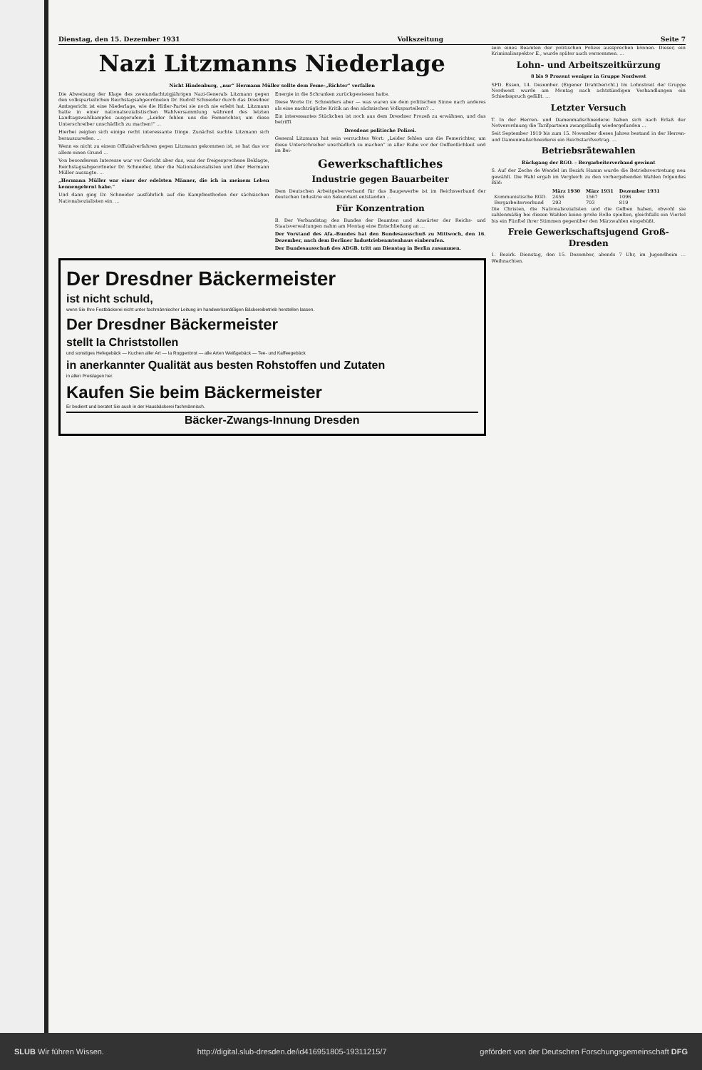Dienstag, den 15. Dezember 1931 Volkszeitung Seite 7
Nazi Litzmanns Niederlage
Nicht Hindenburg, „nur“ Hermann Müller sollte dem Feme-„Richter“ verfallen
Die Abweisung der Klage des zweiundachtzigjährigen Nazi-Generals Litzmann gegen den volksparteilichen Reichstagsabgeordneten Dr. Rudolf Schneider durch das Dresdner Amtsgericht ist eine Niederlage, wie die Hitler-Partei sie noch nie erlebt hat. Litzmann hatte in einer nationalsozialistischen Wahlversammlung während des letzten Landtagswahlkampfes ausgerufen: „Leider fehlen uns die Femerichter, um diese Unterschreiber unschädlich zu machen!“ ...
Hierbei zeigten sich einige recht interessante Dinge. Zunächst suchte Litzmann sich herauszureden. ...
Wenn es nicht zu einem Offizialverfahren gegen Litzmann gekommen ist, so hat das vor allem einen Grund ...
Von besonderem Interesse war vor Gericht aber das, was der freigesprochene Beklagte, Reichstagsabgeordneter Dr. Schneider, über die Nationalsozialisten und über Hermann Müller aussagte. ...
„Hermann Müller war einer der edelsten Männer, die ich in meinem Leben kennengelernt habe.“
Und dann ging Dr. Schneider ausführlich auf die Kampfmethoden der sächsischen Nationalsozialisten ein. ...
Energie in die Schranken zurückgewiesen hatte.
Diese Worte Dr. Schneiders aber — was waren sie dem politischen Sinne nach anderes als eine nachträgliche Kritik an den sächsischen Volksparteilern? ...
Ein interessantes Stückchen ist noch aus dem Dresdner Prozeß zu erwähnen, und das betrifft
Dresdens politische Polizei.
General Litzmann hat sein verruchtes Wort: „Leider fehlen uns die Femerichter, um diese Unterschreiber unschädlich zu machen“ in aller Ruhe vor der Oeffentlichkeit und im Bei-
Gewerkschaftliches
Industrie gegen Bauarbeiter
Dem Deutschen Arbeitgeberverband für das Baugewerbe ist im Reichsverband der deutschen Industrie ein Sekundant entstanden ...
Für Konzentration
B. Der Verbandstag des Bundes der Beamten und Anwärter der Reichs- und Staatsverwaltungen nahm am Montag eine Entschließung an ...
Der Vorstand des Afa.-Bundes hat den Bundesausschuß zu Mittwoch, den 16. Dezember, nach dem Berliner Industriebeamtenhaus einberufen.
Der Bundesausschuß des ADGB. tritt am Dienstag in Berlin zusammen.
Der Dresdner Bäckermeister
ist nicht schuld,
wenn Sie Ihre Festbäckerei nicht unter fachmännischer Leitung im handwerksmäßigen Bäckereibetrieb herstellen lassen.
Der Dresdner Bäckermeister
stellt Ia Christstollen
und sonstiges Hefegebäck — Kuchen aller Art — Ia Roggenbrot — alle Arten Weißgebäck — Tee- und Kaffeegebäck
in anerkannter Qualität aus besten Rohstoffen und Zutaten
in allen Preislagen her.
Kaufen Sie beim Bäckermeister
Er bedient und beratet Sie auch in der Hausbäckerei fachmännisch.
Bäcker-Zwangs-Innung Dresden
sein eines Beamten der politischen Polizei aussprechen können. Dieser, ein Kriminalinspektor E., wurde später auch vernommen. ...
Lohn- und Arbeitszeitkürzung
8 bis 9 Prozent weniger in Gruppe Nordwest
SPD. Essen, 14. Dezember. (Eigener Drahtbericht.) Im Lohnstreit der Gruppe Nordwest wurde am Montag nach achtstündigen Verhandlungen ein Schiedsspruch gefällt. ...
Letzter Versuch
T. In der Herren- und Damenmaßschneiderei haben sich nach Erlaß der Notverordnung die Tarifparteien zwangsläufig wiedergefunden ...
Seit September 1919 bis zum 15. November dieses Jahres bestand in der Herren- und Damenmaßschneiderei ein Reichstarifvertrag. ...
Betriebsrätewahlen
Rückgang der RGO. – Bergarbeiterverband gewinnt
S. Auf der Zeche de Wendel im Bezirk Hamm wurde die Betriebsvertretung neu gewählt. Die Wahl ergab im Vergleich zu den vorhergehenden Wahlen folgendes Bild:
| | März 1930 | März 1931 | Dezember 1931 |
| --- | --- | --- | --- |
| Kommunistische RGO. | 2456 | 1567 | 1096 |
| Bergarbeiterverband | 293 | 703 | 819 |
Die Christen, die Nationalsozialisten und die Gelben haben, obwohl sie zahlenmäßig bei diesen Wahlen keine große Rolle spielten, gleichfalls ein Viertel bis ein Fünftel ihrer Stimmen gegenüber den Märzwahlen eingebüßt.
Freie Gewerkschaftsjugend Groß-Dresden
1. Bezirk. Dienstag, den 15. Dezember, abends 7 Uhr, im Jugendheim ... Weihnachten.
SLUB Wir führen Wissen. http://digital.slub-dresden.de/id416951805-19311215/7 gefördert von der Deutschen Forschungsgemeinschaft DFG